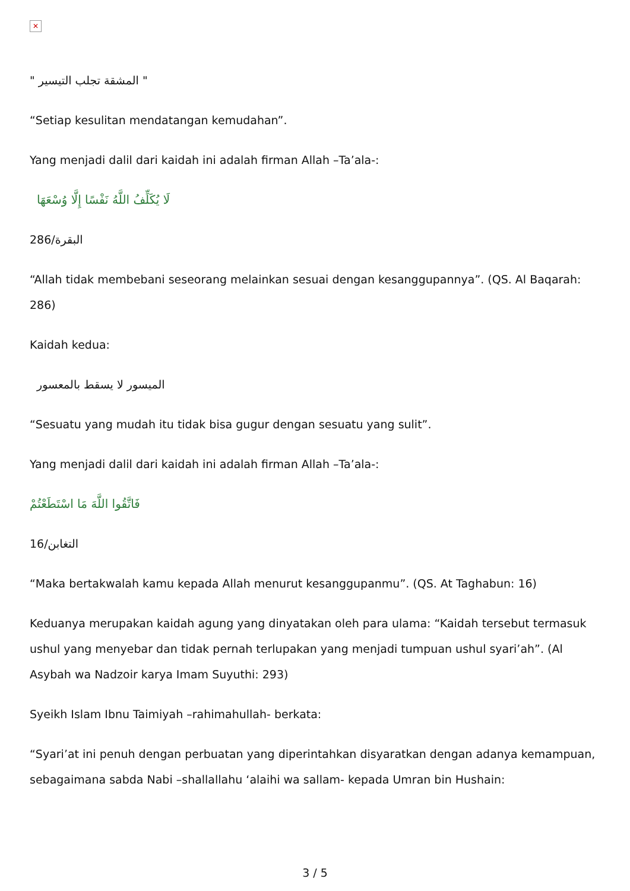✕
" المشقة تجلب التيسير "
“Setiap kesulitan mendatangan kemudahan”.
Yang menjadi dalil dari kaidah ini adalah firman Allah –Ta’ala-:
لَا يُكَلِّفُ اللَّهُ نَفْسًا إِلَّا وُسْعَهَا
البقرة/286
“Allah tidak membebani seseorang melainkan sesuai dengan kesanggupannya”. (QS. Al Baqarah: 286)
Kaidah kedua:
الميسور لا يسقط بالمعسور
“Sesuatu yang mudah itu tidak bisa gugur dengan sesuatu yang sulit”.
Yang menjadi dalil dari kaidah ini adalah firman Allah –Ta’ala-:
فَاتَّقُوا اللَّهَ مَا اسْتَطَعْتُمْ
التغابن/16
“Maka bertakwalah kamu kepada Allah menurut kesanggupanmu”. (QS. At Taghabun: 16)
Keduanya merupakan kaidah agung yang dinyatakan oleh para ulama: “Kaidah tersebut termasuk ushul yang menyebar dan tidak pernah terlupakan yang menjadi tumpuan ushul syari’ah”. (Al Asybah wa Nadzoir karya Imam Suyuthi: 293)
Syeikh Islam Ibnu Taimiyah –rahimahullah- berkata:
“Syari’at ini penuh dengan perbuatan yang diperintahkan disyaratkan dengan adanya kemampuan, sebagaimana sabda Nabi –shallallahu ‘alaihi wa sallam- kepada Umran bin Hushain:
3 / 5